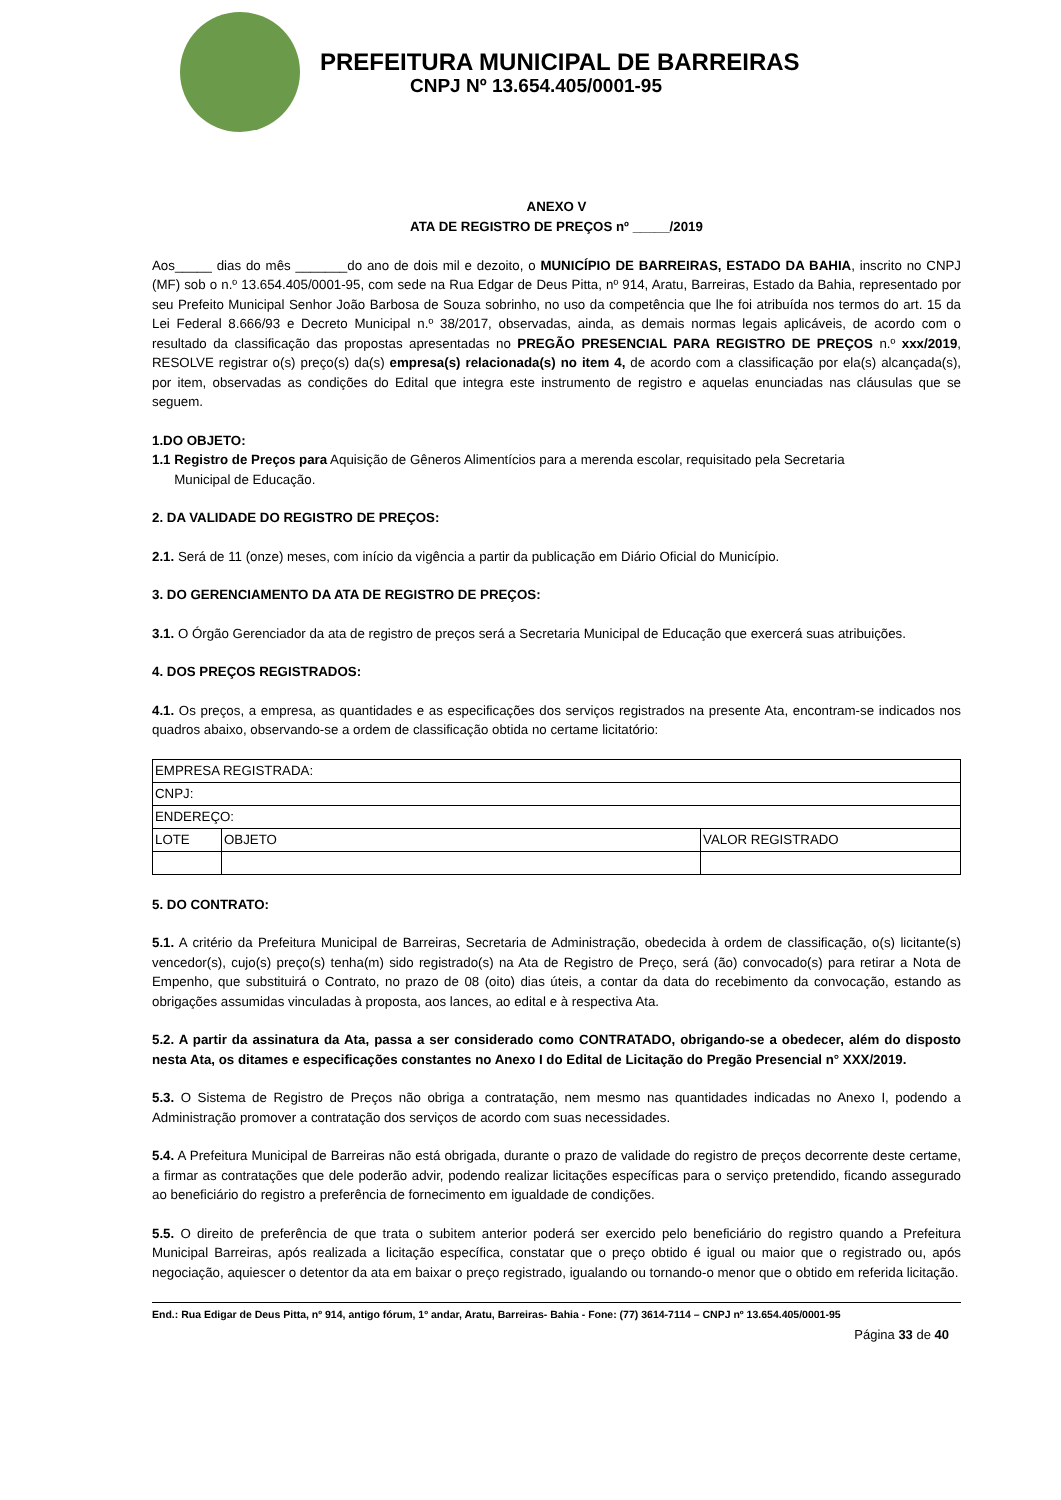PREFEITURA MUNICIPAL DE BARREIRAS
CNPJ Nº 13.654.405/0001-95
ANEXO V
ATA DE REGISTRO DE PREÇOS nº _____/2019
Aos_____ dias do mês _______do ano de dois mil e dezoito, o MUNICÍPIO DE BARREIRAS, ESTADO DA BAHIA, inscrito no CNPJ (MF) sob o n.º 13.654.405/0001-95, com sede na Rua Edgar de Deus Pitta, nº 914, Aratu, Barreiras, Estado da Bahia, representado por seu Prefeito Municipal Senhor João Barbosa de Souza sobrinho, no uso da competência que lhe foi atribuída nos termos do art. 15 da Lei Federal 8.666/93 e Decreto Municipal n.º 38/2017, observadas, ainda, as demais normas legais aplicáveis, de acordo com o resultado da classificação das propostas apresentadas no PREGÃO PRESENCIAL PARA REGISTRO DE PREÇOS n.º xxx/2019, RESOLVE registrar o(s) preço(s) da(s) empresa(s) relacionada(s) no item 4, de acordo com a classificação por ela(s) alcançada(s), por item, observadas as condições do Edital que integra este instrumento de registro e aquelas enunciadas nas cláusulas que se seguem.
1.DO OBJETO:
1.1 Registro de Preços para Aquisição de Gêneros Alimentícios para a merenda escolar, requisitado pela Secretaria
Municipal de Educação.
2. DA VALIDADE DO REGISTRO DE PREÇOS:
2.1. Será de 11 (onze) meses, com início da vigência a partir da publicação em Diário Oficial do Município.
3. DO GERENCIAMENTO DA ATA DE REGISTRO DE PREÇOS:
3.1. O Órgão Gerenciador da ata de registro de preços será a Secretaria Municipal de Educação que exercerá suas atribuições.
4. DOS PREÇOS REGISTRADOS:
4.1. Os preços, a empresa, as quantidades e as especificações dos serviços registrados na presente Ata, encontram-se indicados nos quadros abaixo, observando-se a ordem de classificação obtida no certame licitatório:
| EMPRESA REGISTRADA: | | |
| CNPJ: | | |
| ENDEREÇO: | | |
| LOTE | OBJETO | VALOR REGISTRADO |
5. DO CONTRATO:
5.1. A critério da Prefeitura Municipal de Barreiras, Secretaria de Administração, obedecida à ordem de classificação, o(s) licitante(s) vencedor(s), cujo(s) preço(s) tenha(m) sido registrado(s) na Ata de Registro de Preço, será (ão) convocado(s) para retirar a Nota de Empenho, que substituirá o Contrato, no prazo de 08 (oito) dias úteis, a contar da data do recebimento da convocação, estando as obrigações assumidas vinculadas à proposta, aos lances, ao edital e à respectiva Ata.
5.2. A partir da assinatura da Ata, passa a ser considerado como CONTRATADO, obrigando-se a obedecer, além do disposto nesta Ata, os ditames e especificações constantes no Anexo I do Edital de Licitação do Pregão Presencial n° XXX/2019.
5.3. O Sistema de Registro de Preços não obriga a contratação, nem mesmo nas quantidades indicadas no Anexo I, podendo a Administração promover a contratação dos serviços de acordo com suas necessidades.
5.4. A Prefeitura Municipal de Barreiras não está obrigada, durante o prazo de validade do registro de preços decorrente deste certame, a firmar as contratações que dele poderão advir, podendo realizar licitações específicas para o serviço pretendido, ficando assegurado ao beneficiário do registro a preferência de fornecimento em igualdade de condições.
5.5. O direito de preferência de que trata o subitem anterior poderá ser exercido pelo beneficiário do registro quando a Prefeitura Municipal Barreiras, após realizada a licitação específica, constatar que o preço obtido é igual ou maior que o registrado ou, após negociação, aquiescer o detentor da ata em baixar o preço registrado, igualando ou tornando-o menor que o obtido em referida licitação.
End.: Rua Edigar de Deus Pitta, nº 914, antigo fórum, 1º andar, Aratu, Barreiras- Bahia - Fone: (77) 3614-7114 – CNPJ nº 13.654.405/0001-95
Página 33 de 40